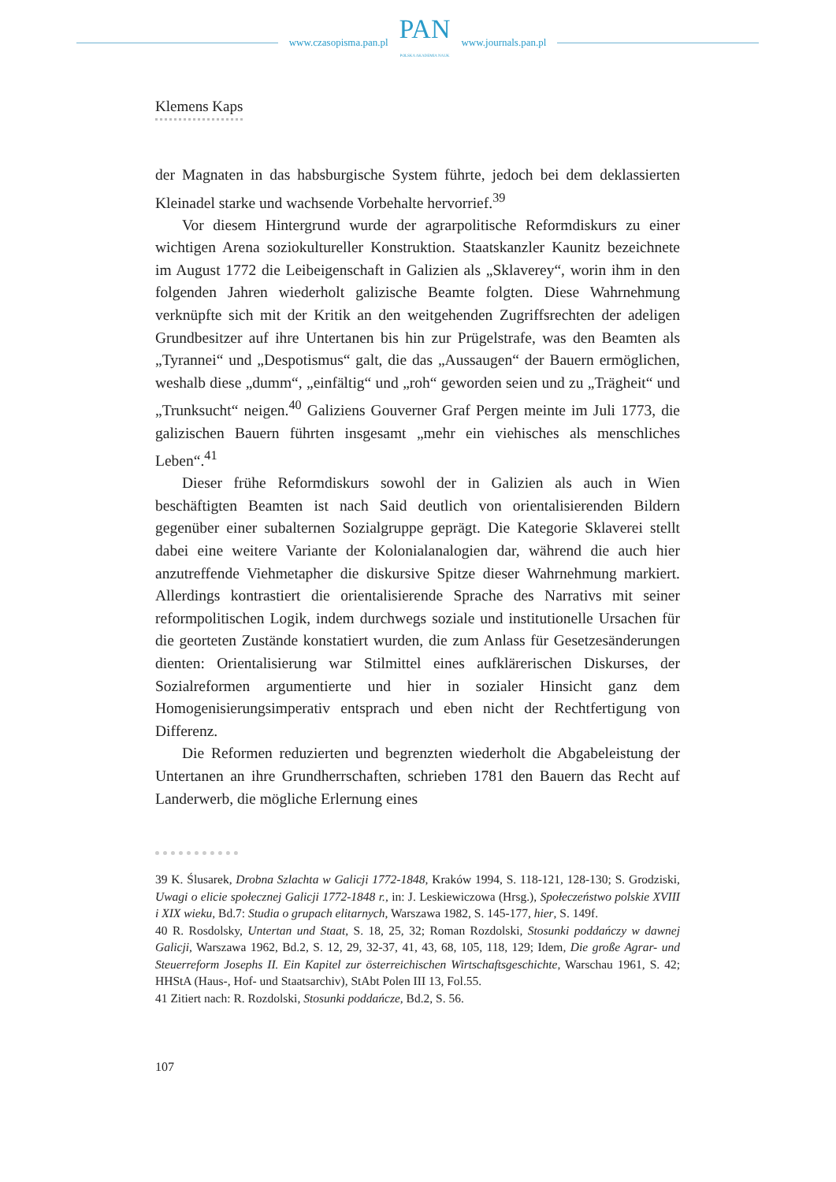www.czasopisma.pan.pl
PAN
POLSKA AKADEMIA NAUK
www.journals.pan.pl
Klemens Kaps
der Magnaten in das habsburgische System führte, jedoch bei dem deklassierten Kleinadel starke und wachsende Vorbehalte hervorrief.<sup>39</sup>
Vor diesem Hintergrund wurde der agrarpolitische Reformdiskurs zu einer wichtigen Arena soziokultureller Konstruktion. Staatskanzler Kaunitz bezeichnete im August 1772 die Leibeigenschaft in Galizien als „Sklaverey“, worin ihm in den folgenden Jahren wiederholt galizische Beamte folgten. Diese Wahrnehmung verknüpfte sich mit der Kritik an den weitgehenden Zugriffsrechten der adeligen Grundbesitzer auf ihre Untertanen bis hin zur Prügelstrafe, was den Beamten als „Tyrannei“ und „Despotismus“ galt, die das „Aussaugen“ der Bauern ermöglichen, weshalb diese „dumm“, „einfältig“ und „roh“ geworden seien und zu „Trägheit“ und „Trunksucht“ neigen.<sup>40</sup> Galiziens Gouverner Graf Pergen meinte im Juli 1773, die galizischen Bauern führten insgesamt „mehr ein viehisches als menschliches Leben“.<sup>41</sup>
Dieser frühe Reformdiskurs sowohl der in Galizien als auch in Wien beschäftigten Beamten ist nach Said deutlich von orientalisierenden Bildern gegenüber einer subalternen Sozialgruppe geprägt. Die Kategorie Sklaverei stellt dabei eine weitere Variante der Kolonialanalogien dar, während die auch hier anzutreffende Viehmetapher die diskursive Spitze dieser Wahrnehmung markiert. Allerdings kontrastiert die orientalisierende Sprache des Narrativs mit seiner reformpolitischen Logik, indem durchwegs soziale und institutionelle Ursachen für die georteten Zustände konstatiert wurden, die zum Anlass für Gesetzesänderungen dienten: Orientalisierung war Stilmittel eines aufklärerischen Diskurses, der Sozialreformen argumentierte und hier in sozialer Hinsicht ganz dem Homogenisierungsimperativ entsprach und eben nicht der Rechtfertigung von Differenz.
Die Reformen reduzierten und begrenzten wiederholt die Abgabeleistung der Untertanen an ihre Grundherrschaften, schrieben 1781 den Bauern das Recht auf Landerwerb, die mögliche Erlernung eines
39 K. Ślusarek, Drobna Szlachta w Galicji 1772-1848, Kraków 1994, S. 118-121, 128-130; S. Grodziski, Uwagi o elicie społecznej Galicji 1772-1848 r., in: J. Leskiewiczowa (Hrsg.), Społeczeństwo polskie XVIII i XIX wieku, Bd.7: Studia o grupach elitarnych, Warszawa 1982, S. 145-177, hier, S. 149f.
40 R. Rosdolsky, Untertan und Staat, S. 18, 25, 32; Roman Rozdolski, Stosunki poddańczy w dawnej Galicji, Warszawa 1962, Bd.2, S. 12, 29, 32-37, 41, 43, 68, 105, 118, 129; Idem, Die große Agrar- und Steuerreform Josephs II. Ein Kapitel zur österreichischen Wirtschaftsgeschichte, Warschau 1961, S. 42; HHStA (Haus-, Hof- und Staatsarchiv), StAbt Polen III 13, Fol.55.
41 Zitiert nach: R. Rozdolski, Stosunki poddańcze, Bd.2, S. 56.
107